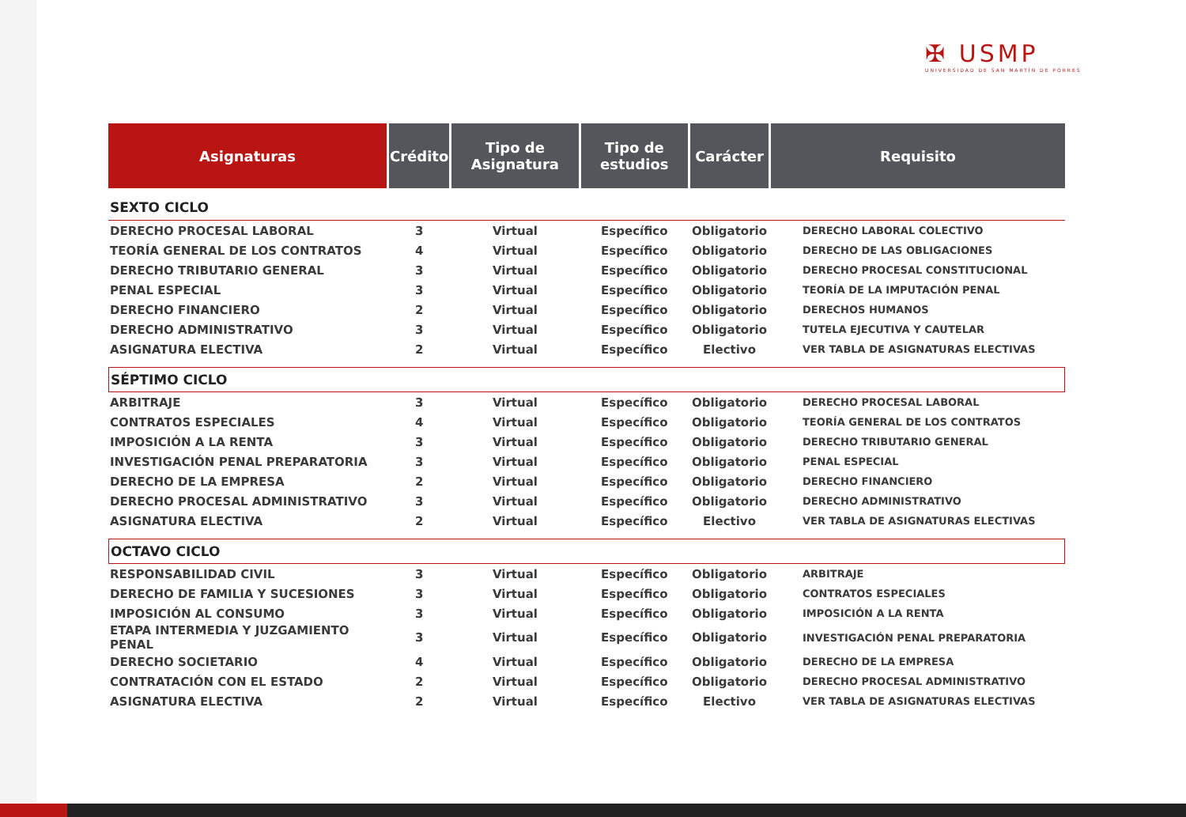✠ USMP
UNIVERSIDAD DE SAN MARTÍN DE PORRES
| Asignaturas | Crédito | Tipo de Asignatura | Tipo de estudios | Carácter | Requisito |
| --- | --- | --- | --- | --- | --- |
| SEXTO CICLO | | | | | |
| DERECHO PROCESAL LABORAL | 3 | Virtual | Específico | Obligatorio | DERECHO LABORAL COLECTIVO |
| TEORÍA GENERAL DE LOS CONTRATOS | 4 | Virtual | Específico | Obligatorio | DERECHO DE LAS OBLIGACIONES |
| DERECHO TRIBUTARIO GENERAL | 3 | Virtual | Específico | Obligatorio | DERECHO PROCESAL CONSTITUCIONAL |
| PENAL ESPECIAL | 3 | Virtual | Específico | Obligatorio | TEORÍA DE LA IMPUTACIÓN PENAL |
| DERECHO FINANCIERO | 2 | Virtual | Específico | Obligatorio | DERECHOS HUMANOS |
| DERECHO ADMINISTRATIVO | 3 | Virtual | Específico | Obligatorio | TUTELA EJECUTIVA Y CAUTELAR |
| ASIGNATURA ELECTIVA | 2 | Virtual | Específico | Electivo | VER TABLA DE ASIGNATURAS ELECTIVAS |
| SÉPTIMO CICLO | | | | | |
| ARBITRAJE | 3 | Virtual | Específico | Obligatorio | DERECHO PROCESAL LABORAL |
| CONTRATOS ESPECIALES | 4 | Virtual | Específico | Obligatorio | TEORÍA GENERAL DE LOS CONTRATOS |
| IMPOSICIÓN A LA RENTA | 3 | Virtual | Específico | Obligatorio | DERECHO TRIBUTARIO GENERAL |
| INVESTIGACIÓN PENAL PREPARATORIA | 3 | Virtual | Específico | Obligatorio | PENAL ESPECIAL |
| DERECHO DE LA EMPRESA | 2 | Virtual | Específico | Obligatorio | DERECHO FINANCIERO |
| DERECHO PROCESAL ADMINISTRATIVO | 3 | Virtual | Específico | Obligatorio | DERECHO ADMINISTRATIVO |
| ASIGNATURA ELECTIVA | 2 | Virtual | Específico | Electivo | VER TABLA DE ASIGNATURAS ELECTIVAS |
| OCTAVO CICLO | | | | | |
| RESPONSABILIDAD CIVIL | 3 | Virtual | Específico | Obligatorio | ARBITRAJE |
| DERECHO DE FAMILIA Y SUCESIONES | 3 | Virtual | Específico | Obligatorio | CONTRATOS ESPECIALES |
| IMPOSICIÓN AL CONSUMO | 3 | Virtual | Específico | Obligatorio | IMPOSICIÓN A LA RENTA |
| ETAPA INTERMEDIA Y JUZGAMIENTO PENAL | 3 | Virtual | Específico | Obligatorio | INVESTIGACIÓN PENAL PREPARATORIA |
| DERECHO SOCIETARIO | 4 | Virtual | Específico | Obligatorio | DERECHO DE LA EMPRESA |
| CONTRATACIÓN CON EL ESTADO | 2 | Virtual | Específico | Obligatorio | DERECHO PROCESAL ADMINISTRATIVO |
| ASIGNATURA ELECTIVA | 2 | Virtual | Específico | Electivo | VER TABLA DE ASIGNATURAS ELECTIVAS |